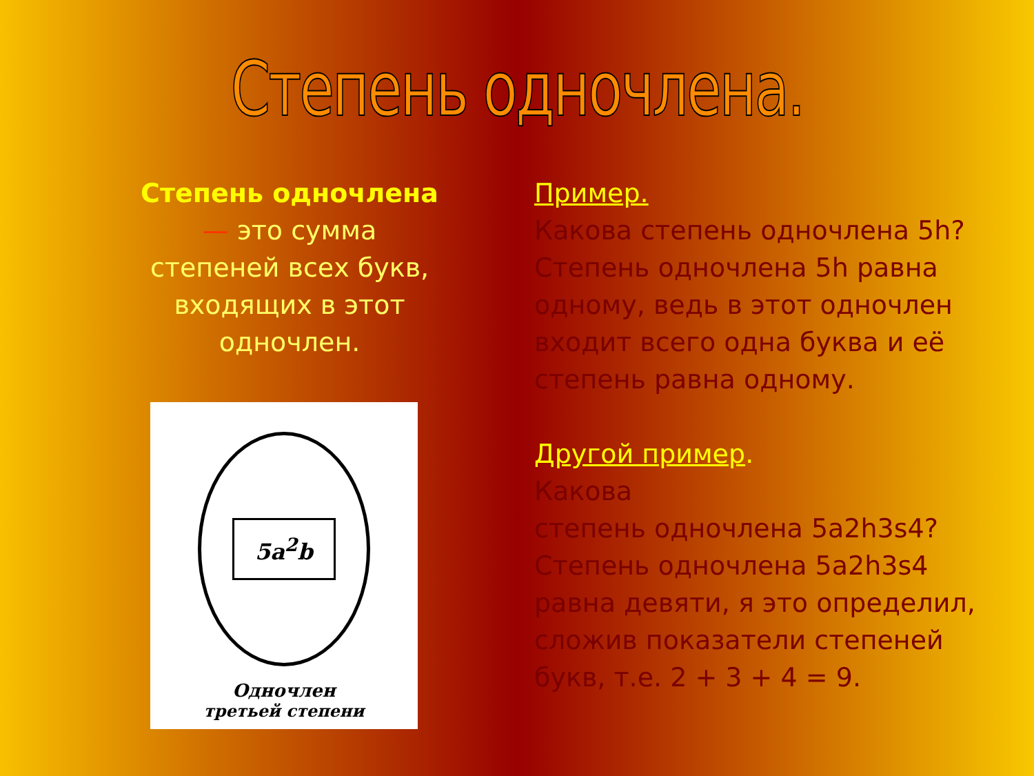Степень одночлена.
Степень одночлена — это сумма степеней всех букв, входящих в этот одночлен.
5a<sup>2</sup>b
Одночлен
третьей степени
Пример.
Какова степень одночлена 5h? Степень одночлена 5h равна одному, ведь в этот одночлен входит всего одна буква и её степень равна одному.
Другой пример.
Какова
степень одночлена 5a2h3s4? Степень одночлена 5a2h3s4 равна девяти, я это определил, сложив показатели степеней букв, т.е. 2 + 3 + 4 = 9.